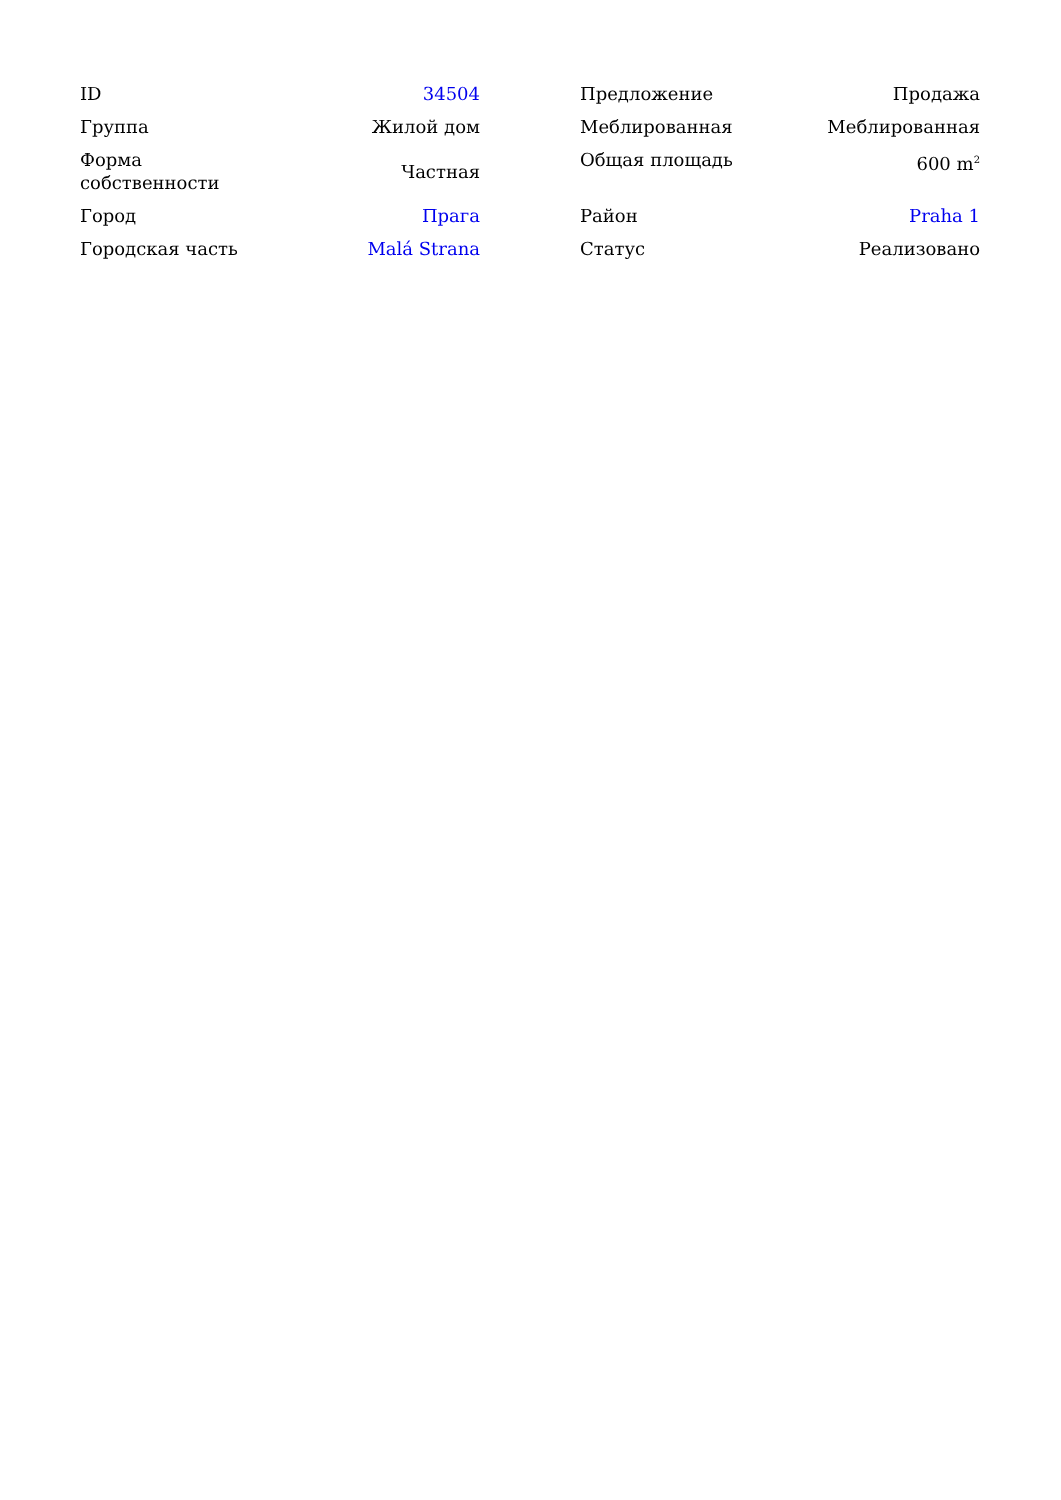| ID | 34504 |
| Группа | Жилой дом |
| Форма собственности | Частная |
| Город | Прага |
| Городская часть | Malá Strana |
| Предложение | Продажа |
| Меблированная | Меблированная |
| Общая площадь | 600 m<sup>2</sup> |
| Район | Praha 1 |
| Статус | Реализовано |